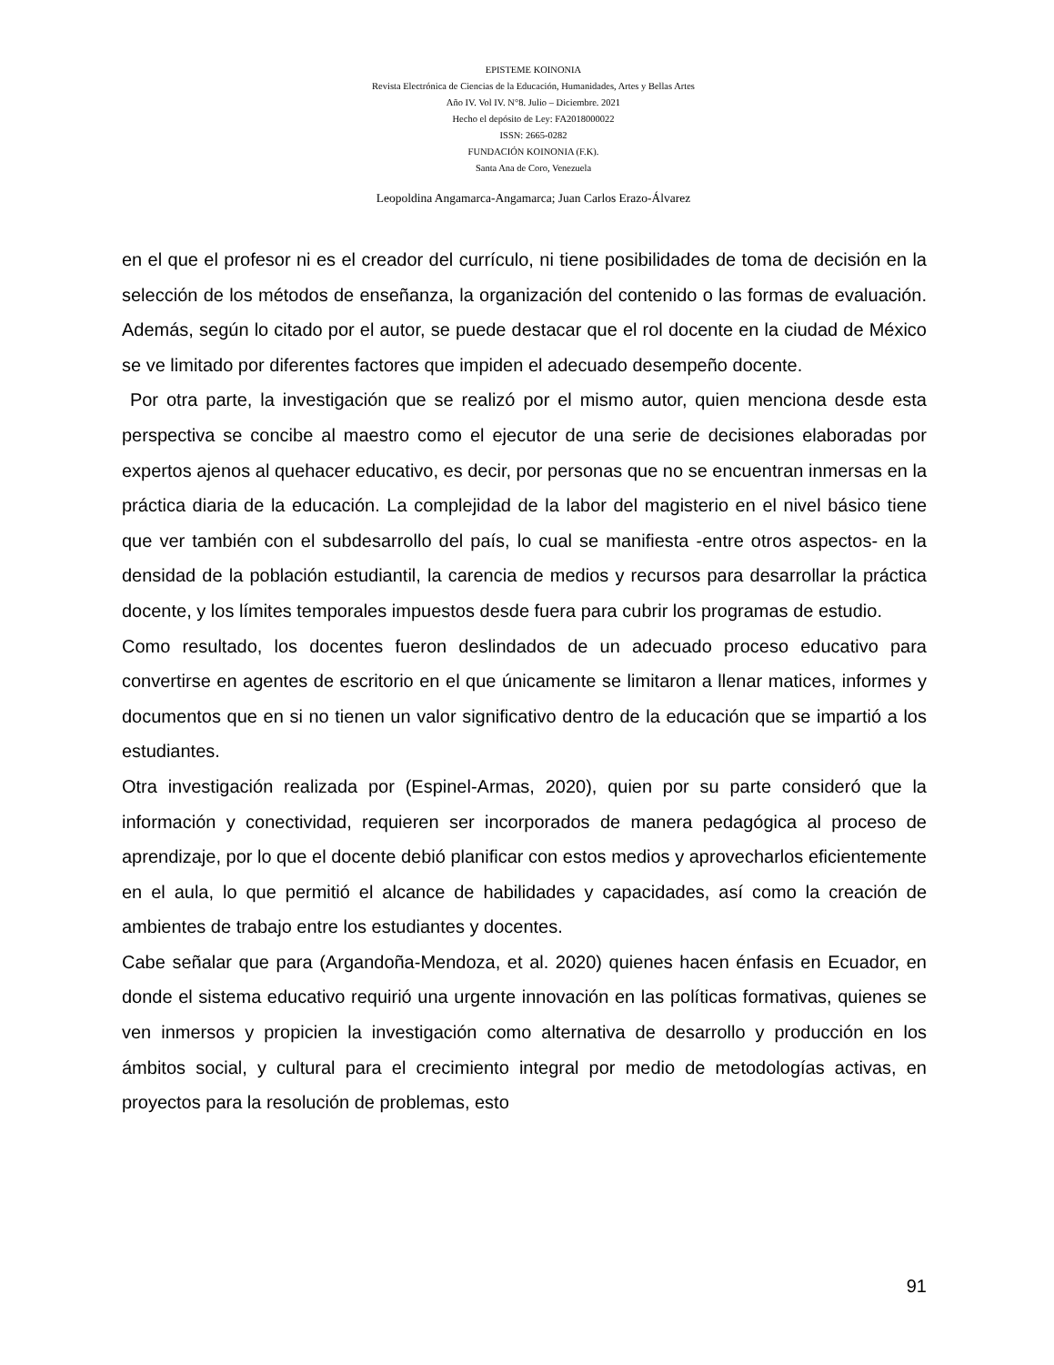EPISTEME KOINONIA
Revista Electrónica de Ciencias de la Educación, Humanidades, Artes y Bellas Artes
Año IV. Vol IV. N°8. Julio – Diciembre. 2021
Hecho el depósito de Ley: FA2018000022
ISSN: 2665-0282
FUNDACIÓN KOINONIA (F.K).
Santa Ana de Coro, Venezuela
Leopoldina Angamarca-Angamarca; Juan Carlos Erazo-Álvarez
en el que el profesor ni es el creador del currículo, ni tiene posibilidades de toma de decisión en la selección de los métodos de enseñanza, la organización del contenido o las formas de evaluación. Además, según lo citado por el autor, se puede destacar que el rol docente en la ciudad de México se ve limitado por diferentes factores que impiden el adecuado desempeño docente.
Por otra parte, la investigación que se realizó por el mismo autor, quien menciona desde esta perspectiva se concibe al maestro como el ejecutor de una serie de decisiones elaboradas por expertos ajenos al quehacer educativo, es decir, por personas que no se encuentran inmersas en la práctica diaria de la educación. La complejidad de la labor del magisterio en el nivel básico tiene que ver también con el subdesarrollo del país, lo cual se manifiesta -entre otros aspectos- en la densidad de la población estudiantil, la carencia de medios y recursos para desarrollar la práctica docente, y los límites temporales impuestos desde fuera para cubrir los programas de estudio.
Como resultado, los docentes fueron deslindados de un adecuado proceso educativo para convertirse en agentes de escritorio en el que únicamente se limitaron a llenar matices, informes y documentos que en si no tienen un valor significativo dentro de la educación que se impartió a los estudiantes.
Otra investigación realizada por (Espinel-Armas, 2020), quien por su parte consideró que la información y conectividad, requieren ser incorporados de manera pedagógica al proceso de aprendizaje, por lo que el docente debió planificar con estos medios y aprovecharlos eficientemente en el aula, lo que permitió el alcance de habilidades y capacidades, así como la creación de ambientes de trabajo entre los estudiantes y docentes.
Cabe señalar que para (Argandoña-Mendoza, et al. 2020) quienes hacen énfasis en Ecuador, en donde el sistema educativo requirió una urgente innovación en las políticas formativas, quienes se ven inmersos y propicien la investigación como alternativa de desarrollo y producción en los ámbitos social, y cultural para el crecimiento integral por medio de metodologías activas, en proyectos para la resolución de problemas, esto
91